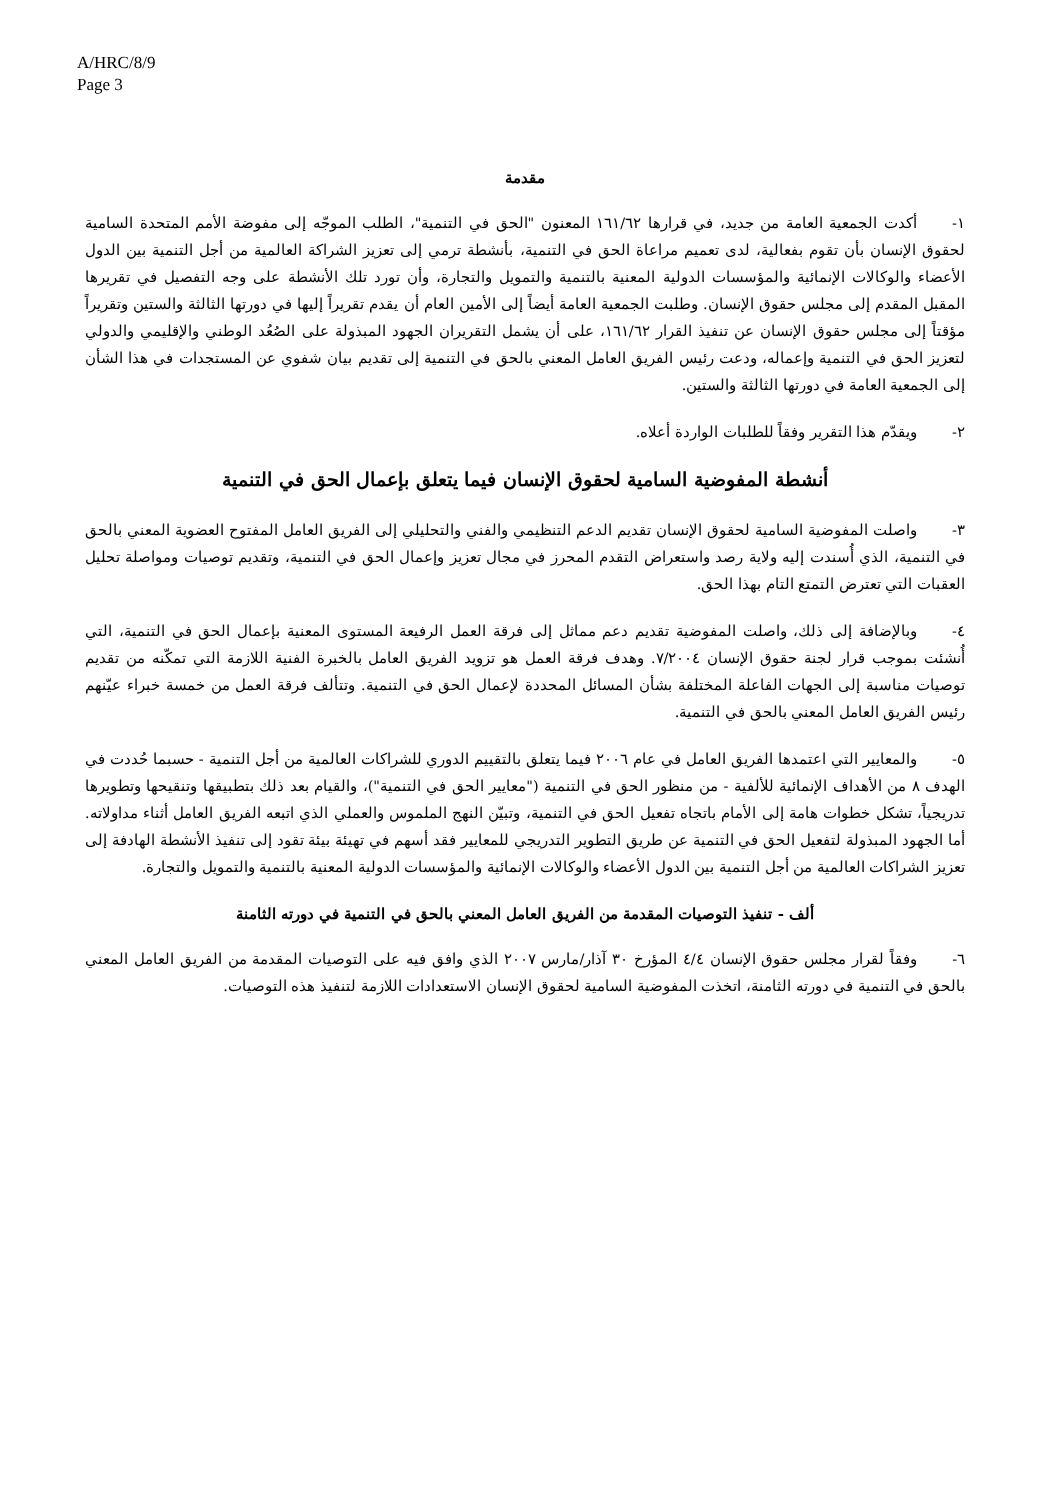A/HRC/8/9
Page 3
مقدمة
١- أكدت الجمعية العامة من جديد، في قرارها ١٦١/٦٢ المعنون "الحق في التنمية"، الطلب الموجّه إلى مفوضة الأمم المتحدة السامية لحقوق الإنسان بأن تقوم بفعالية، لدى تعميم مراعاة الحق في التنمية، بأنشطة ترمي إلى تعزيز الشراكة العالمية من أجل التنمية بين الدول الأعضاء والوكالات الإنمائية والمؤسسات الدولية المعنية بالتنمية والتمويل والتجارة، وأن تورد تلك الأنشطة على وجه التفصيل في تقريرها المقبل المقدم إلى مجلس حقوق الإنسان. وطلبت الجمعية العامة أيضاً إلى الأمين العام أن يقدم تقريراً إليها في دورتها الثالثة والستين وتقريراً مؤقتاً إلى مجلس حقوق الإنسان عن تنفيذ القرار ١٦١/٦٢، على أن يشمل التقريران الجهود المبذولة على الصُعُد الوطني والإقليمي والدولي لتعزيز الحق في التنمية وإعماله، ودعت رئيس الفريق العامل المعني بالحق في التنمية إلى تقديم بيان شفوي عن المستجدات في هذا الشأن إلى الجمعية العامة في دورتها الثالثة والستين.
٢- ويقدّم هذا التقرير وفقاً للطلبات الواردة أعلاه.
أنشطة المفوضية السامية لحقوق الإنسان فيما يتعلق بإعمال الحق في التنمية
٣- واصلت المفوضية السامية لحقوق الإنسان تقديم الدعم التنظيمي والفني والتحليلي إلى الفريق العامل المفتوح العضوية المعني بالحق في التنمية، الذي أُسندت إليه ولاية رصد واستعراض التقدم المحرز في مجال تعزيز وإعمال الحق في التنمية، وتقديم توصيات ومواصلة تحليل العقبات التي تعترض التمتع التام بهذا الحق.
٤- وبالإضافة إلى ذلك، واصلت المفوضية تقديم دعم مماثل إلى فرقة العمل الرفيعة المستوى المعنية بإعمال الحق في التنمية، التي أُنشئت بموجب قرار لجنة حقوق الإنسان ٧/٢٠٠٤. وهدف فرقة العمل هو تزويد الفريق العامل بالخبرة الفنية اللازمة التي تمكّنه من تقديم توصيات مناسبة إلى الجهات الفاعلة المختلفة بشأن المسائل المحددة لإعمال الحق في التنمية. وتتألف فرقة العمل من خمسة خبراء عيّنهم رئيس الفريق العامل المعني بالحق في التنمية.
٥- والمعايير التي اعتمدها الفريق العامل في عام ٢٠٠٦ فيما يتعلق بالتقييم الدوري للشراكات العالمية من أجل التنمية - حسبما حُددت في الهدف ٨ من الأهداف الإنمائية للألفية - من منظور الحق في التنمية ("معايير الحق في التنمية")، والقيام بعد ذلك بتطبيقها وتنقيحها وتطويرها تدريجياً، تشكل خطوات هامة إلى الأمام باتجاه تفعيل الحق في التنمية، وتبيّن النهج الملموس والعملي الذي اتبعه الفريق العامل أثناء مداولاته. أما الجهود المبذولة لتفعيل الحق في التنمية عن طريق التطوير التدريجي للمعايير فقد أسهم في تهيئة بيئة تقود إلى تنفيذ الأنشطة الهادفة إلى تعزيز الشراكات العالمية من أجل التنمية بين الدول الأعضاء والوكالات الإنمائية والمؤسسات الدولية المعنية بالتنمية والتمويل والتجارة.
ألف - تنفيذ التوصيات المقدمة من الفريق العامل المعني بالحق في التنمية في دورته الثامنة
٦- وفقاً لقرار مجلس حقوق الإنسان ٤/٤ المؤرخ ٣٠ آذار/مارس ٢٠٠٧ الذي وافق فيه على التوصيات المقدمة من الفريق العامل المعني بالحق في التنمية في دورته الثامنة، اتخذت المفوضية السامية لحقوق الإنسان الاستعدادات اللازمة لتنفيذ هذه التوصيات.